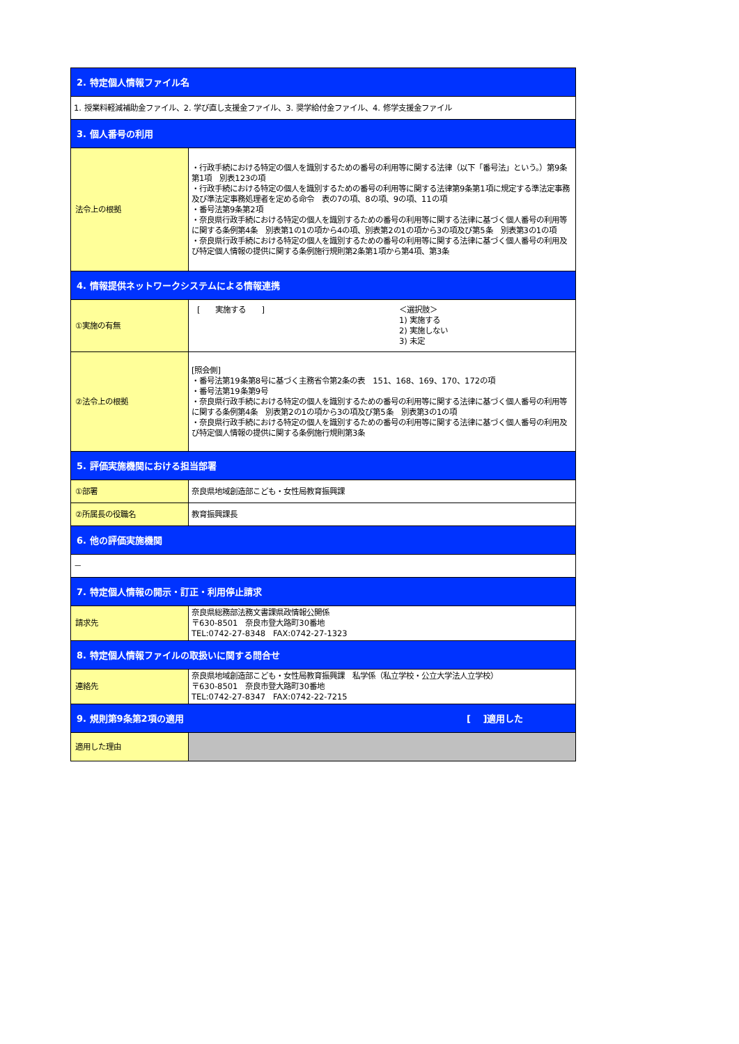| 2. 特定個人情報ファイル名 | |
| 1. 授業料軽減補助金ファイル、2. 学び直し支援金ファイル、3. 奨学給付金ファイル、4. 修学支援金ファイル | |
| 3. 個人番号の利用 | |
| 法令上の根拠 | ・行政手続における特定の個人を識別するための番号の利用等に関する法律（以下「番号法」という。）第9条第1項 別表123の項 ・行政手続における特定の個人を識別するための番号の利用等に関する法律第9条第1項に規定する準法定事務及び準法定事務処理者を定める命令 表の7の項、8の項、9の項、11の項 ・番号法第9条第2項 ・奈良県行政手続における特定の個人を識別するための番号の利用等に関する法律に基づく個人番号の利用等に関する条例第4条 別表第1の1の項から4の項、別表第2の1の項から3の項及び第5条 別表第3の1の項 ・奈良県行政手続における特定の個人を識別するための番号の利用等に関する法律に基づく個人番号の利用及び特定個人情報の提供に関する条例施行規則第2条第1項から第4項、第3条 |
| 4. 情報提供ネットワークシステムによる情報連携 | |
| ①実施の有無 | [ 実施する ] ＜選択肢＞ 1) 実施する 2) 実施しない 3) 未定 |
| ②法令上の根拠 | [照会側] ・番号法第19条第8号に基づく主務省令第2条の表 151、168、169、170、172の項 ・番号法第19条第9号 ・奈良県行政手続における特定の個人を識別するための番号の利用等に関する法律に基づく個人番号の利用等に関する条例第4条 別表第2の1の項から3の項及び第5条 別表第3の1の項 ・奈良県行政手続における特定の個人を識別するための番号の利用等に関する法律に基づく個人番号の利用及び特定個人情報の提供に関する条例施行規則第3条 |
| 5. 評価実施機関における担当部署 | |
| ①部署 | 奈良県地域創造部こども・女性局教育振興課 |
| ②所属長の役職名 | 教育振興課長 |
| 6. 他の評価実施機関 | |
| － | |
| 7. 特定個人情報の開示・訂正・利用停止請求 | |
| 請求先 | 奈良県総務部法務文書課県政情報公開係 〒630-8501 奈良市登大路町30番地 TEL:0742-27-8348 FAX:0742-27-1323 |
| 8. 特定個人情報ファイルの取扱いに関する問合せ | |
| 連絡先 | 奈良県地域創造部こども・女性局教育振興課 私学係（私立学校・公立大学法人立学校） 〒630-8501 奈良市登大路町30番地 TEL:0742-27-8347 FAX:0742-22-7215 |
| 9. 規則第9条第2項の適用 [ ]適用した | |
| 適用した理由 | |